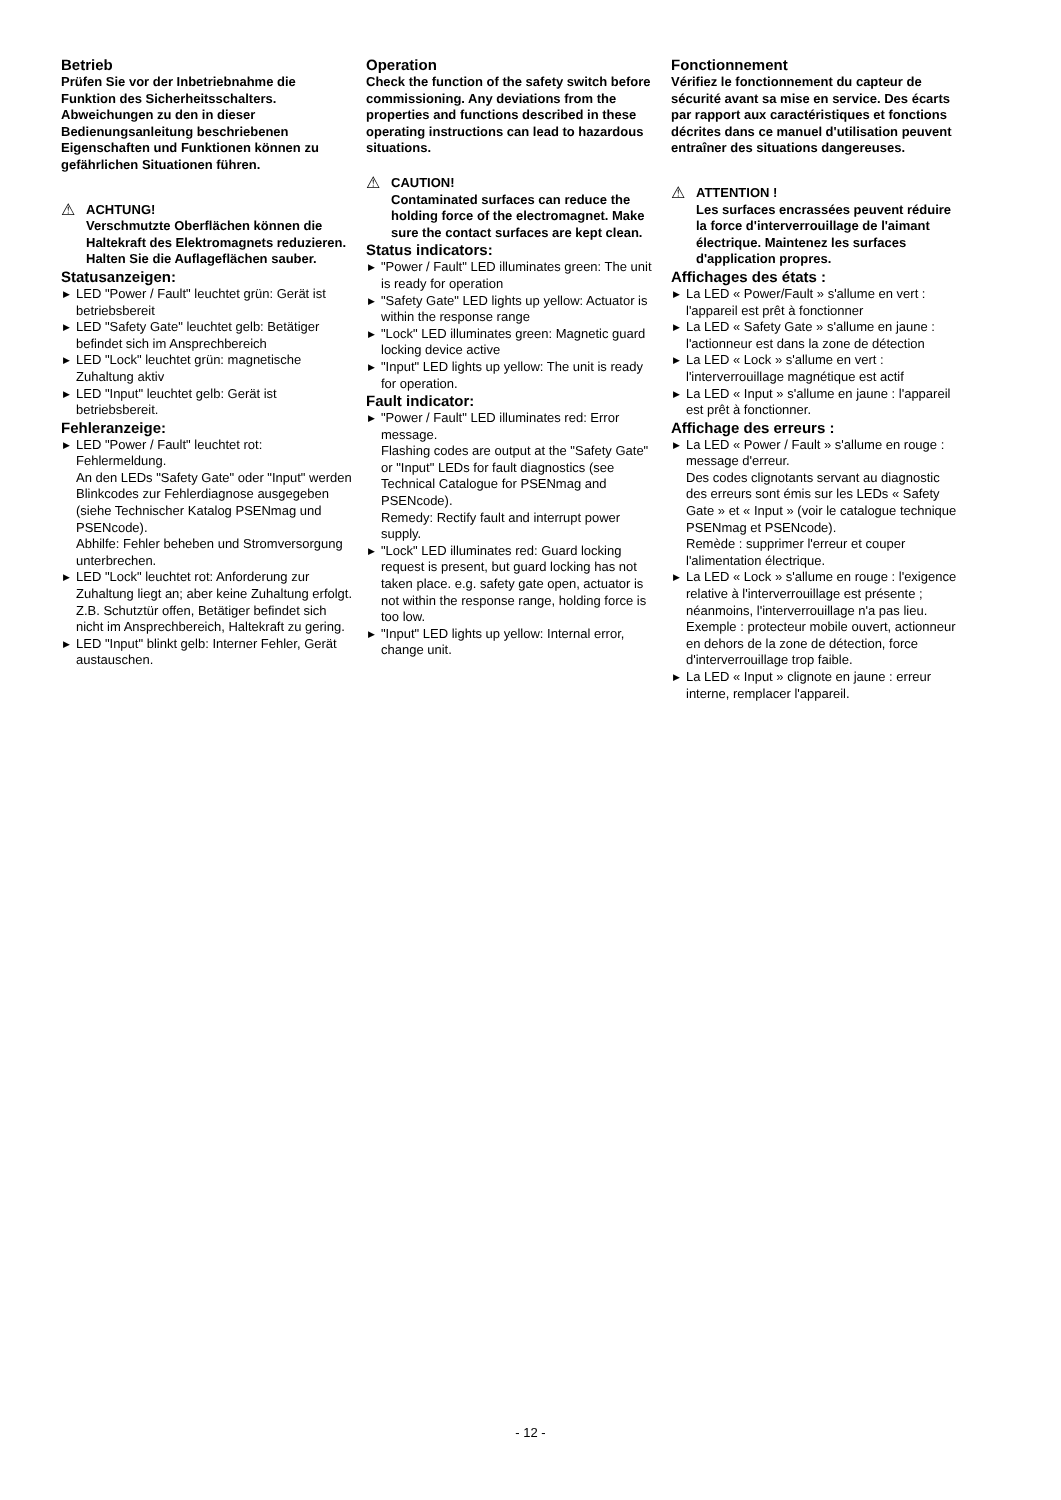Betrieb
Prüfen Sie vor der Inbetriebnahme die Funktion des Sicherheitsschalters. Abweichungen zu den in dieser Bedienungsanleitung beschriebenen Eigenschaften und Funktionen können zu gefährlichen Situationen führen.
⚠
ACHTUNG!
Verschmutzte Oberflächen können die Haltekraft des Elektromagnets reduzieren. Halten Sie die Auflageflächen sauber.
Statusanzeigen:
▶ LED "Power / Fault" leuchtet grün: Gerät ist betriebsbereit
▶ LED "Safety Gate" leuchtet gelb: Betätiger befindet sich im Ansprechbereich
▶ LED "Lock" leuchtet grün: magnetische Zuhaltung aktiv
▶ LED "Input" leuchtet gelb: Gerät ist betriebsbereit.
Fehleranzeige:
▶ LED "Power / Fault" leuchtet rot: Fehlermeldung.
An den LEDs "Safety Gate" oder "Input" werden Blinkcodes zur Fehlerdiagnose ausgegeben (siehe Technischer Katalog PSENmag und PSENcode).
Abhilfe: Fehler beheben und Stromversorgung unterbrechen.
▶ LED "Lock" leuchtet rot: Anforderung zur Zuhaltung liegt an; aber keine Zuhaltung erfolgt. Z.B. Schutztür offen, Betätiger befindet sich nicht im Ansprechbereich, Haltekraft zu gering.
▶ LED "Input" blinkt gelb: Interner Fehler, Gerät austauschen.
Operation
Check the function of the safety switch before commissioning. Any deviations from the properties and functions described in these operating instructions can lead to hazardous situations.
⚠
CAUTION!
Contaminated surfaces can reduce the holding force of the electromagnet. Make sure the contact surfaces are kept clean.
Status indicators:
▶ "Power / Fault" LED illuminates green: The unit is ready for operation
▶ "Safety Gate" LED lights up yellow: Actuator is within the response range
▶ "Lock" LED illuminates green: Magnetic guard locking device active
▶ "Input" LED lights up yellow: The unit is ready for operation.
Fault indicator:
▶ "Power / Fault" LED illuminates red: Error message.
Flashing codes are output at the "Safety Gate" or "Input" LEDs for fault diagnostics (see Technical Catalogue for PSENmag and PSENcode).
Remedy: Rectify fault and interrupt power supply.
▶ "Lock" LED illuminates red: Guard locking request is present, but guard locking has not taken place. e.g. safety gate open, actuator is not within the response range, holding force is too low.
▶ "Input" LED lights up yellow: Internal error, change unit.
Fonctionnement
Vérifiez le fonctionnement du capteur de sécurité avant sa mise en service. Des écarts par rapport aux caractéristiques et fonctions décrites dans ce manuel d'utilisation peuvent entraîner des situations dangereuses.
⚠
ATTENTION !
Les surfaces encrassées peuvent réduire la force d'interverrouillage de l'aimant électrique. Maintenez les surfaces d'application propres.
Affichages des états :
▶ La LED « Power/Fault » s'allume en vert : l'appareil est prêt à fonctionner
▶ La LED « Safety Gate » s'allume en jaune : l'actionneur est dans la zone de détection
▶ La LED « Lock » s'allume en vert : l'interverrouillage magnétique est actif
▶ La LED « Input » s'allume en jaune : l'appareil est prêt à fonctionner.
Affichage des erreurs :
▶ La LED « Power / Fault » s'allume en rouge : message d'erreur.
Des codes clignotants servant au diagnostic des erreurs sont émis sur les LEDs « Safety Gate » et « Input » (voir le catalogue technique PSENmag et PSENcode).
Remède : supprimer l'erreur et couper l'alimentation électrique.
▶ La LED « Lock » s'allume en rouge : l'exigence relative à l'interverrouillage est présente ; néanmoins, l'interverrouillage n'a pas lieu. Exemple : protecteur mobile ouvert, actionneur en dehors de la zone de détection, force d'interverrouillage trop faible.
▶ La LED « Input » clignote en jaune : erreur interne, remplacer l'appareil.
- 12 -